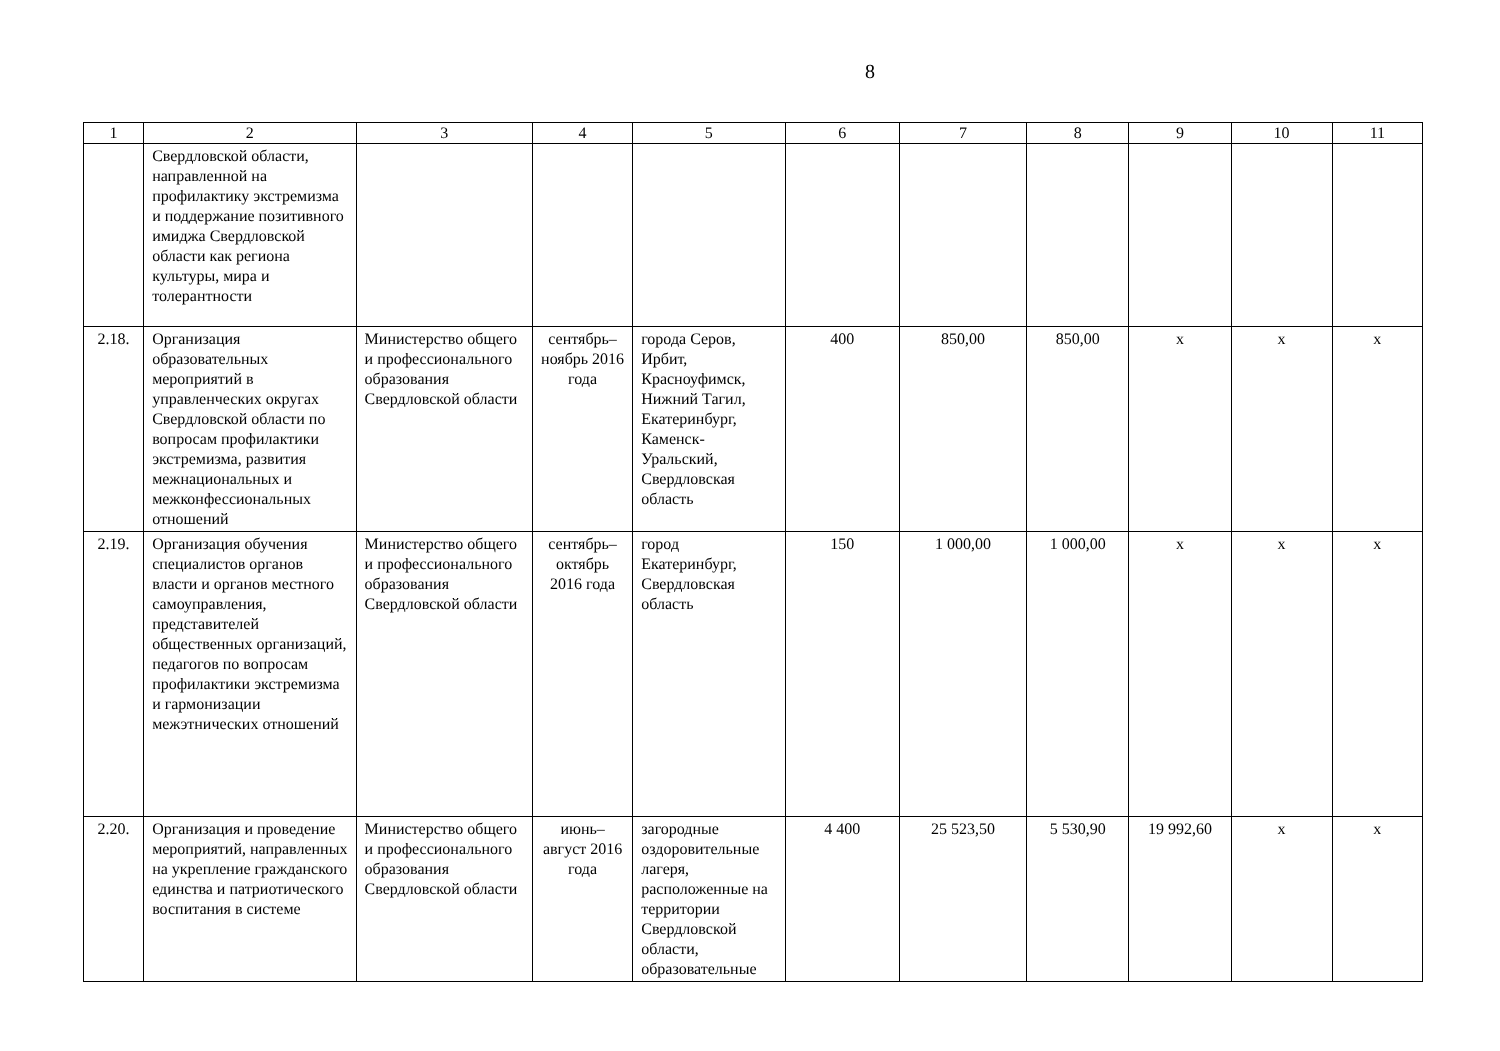8
| 1 | 2 | 3 | 4 | 5 | 6 | 7 | 8 | 9 | 10 | 11 |
| | Свердловской области, направленной на профилактику экстремизма и поддержание позитивного имиджа Свердловской области как региона культуры, мира и толерантности | | | | | | | | | |
| 2.18. | Организация образовательных мероприятий в управленческих округах Свердловской области по вопросам профилактики экстремизма, развития межнациональных и межконфессиональных отношений | Министерство общего и профессионального образования Свердловской области | сентябрь–ноябрь 2016 года | города Серов, Ирбит, Красноуфимск, Нижний Тагил, Екатеринбург, Каменск-Уральский, Свердловская область | 400 | 850,00 | 850,00 | х | х | х |
| 2.19. | Организация обучения специалистов органов власти и органов местного самоуправления, представителей общественных организаций, педагогов по вопросам профилактики экстремизма и гармонизации межэтнических отношений | Министерство общего и профессионального образования Свердловской области | сентябрь–октябрь 2016 года | город Екатеринбург, Свердловская область | 150 | 1 000,00 | 1 000,00 | х | х | х |
| 2.20. | Организация и проведение мероприятий, направленных на укрепление гражданского единства и патриотического воспитания в системе | Министерство общего и профессионального образования Свердловской области | июнь–август 2016 года | загородные оздоровительные лагеря, расположенные на территории Свердловской области, образовательные | 4 400 | 25 523,50 | 5 530,90 | 19 992,60 | х | х |